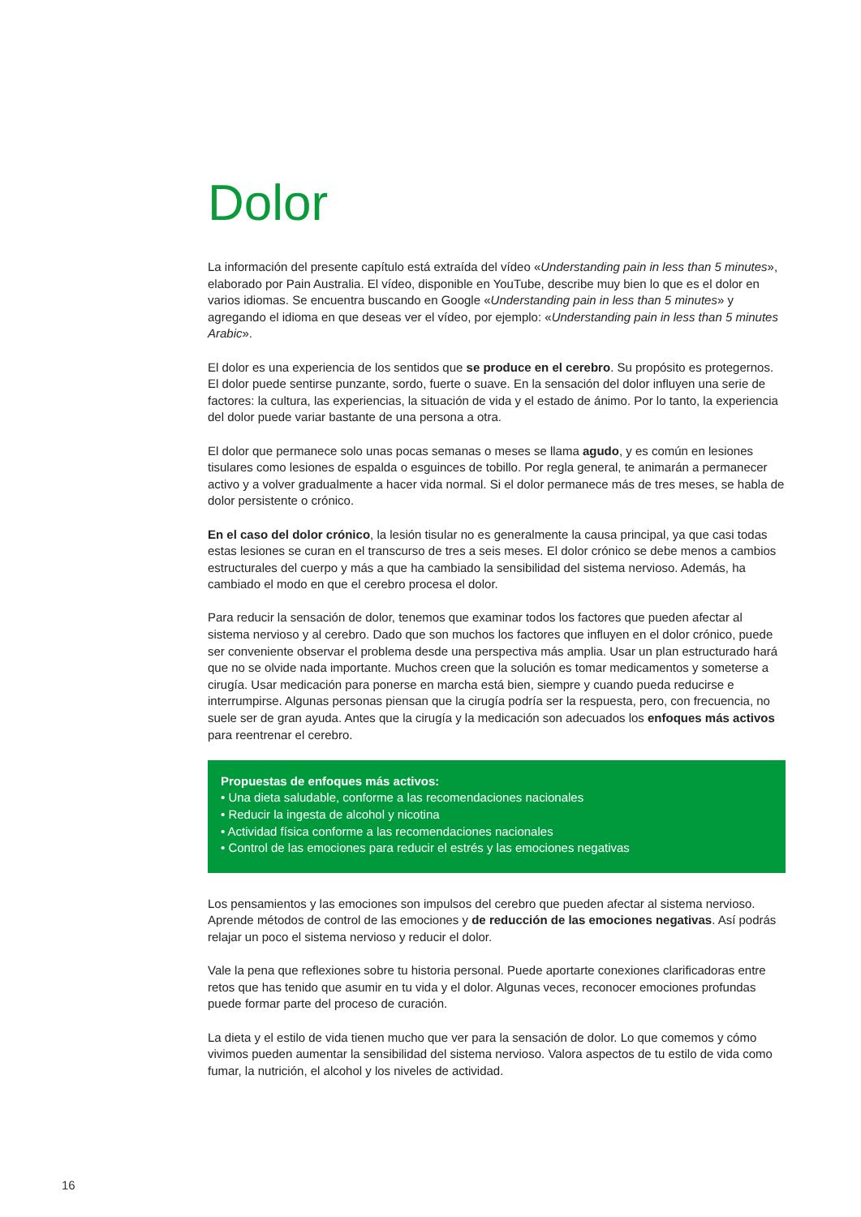Dolor
La información del presente capítulo está extraída del vídeo «Understanding pain in less than 5 minutes», elaborado por Pain Australia. El vídeo, disponible en YouTube, describe muy bien lo que es el dolor en varios idiomas. Se encuentra buscando en Google «Understanding pain in less than 5 minutes» y agregando el idioma en que deseas ver el vídeo, por ejemplo: «Understanding pain in less than 5 minutes Arabic».
El dolor es una experiencia de los sentidos que se produce en el cerebro. Su propósito es protegernos. El dolor puede sentirse punzante, sordo, fuerte o suave. En la sensación del dolor influyen una serie de factores: la cultura, las experiencias, la situación de vida y el estado de ánimo. Por lo tanto, la experiencia del dolor puede variar bastante de una persona a otra.
El dolor que permanece solo unas pocas semanas o meses se llama agudo, y es común en lesiones tisulares como lesiones de espalda o esguinces de tobillo. Por regla general, te animarán a permanecer activo y a volver gradualmente a hacer vida normal. Si el dolor permanece más de tres meses, se habla de dolor persistente o crónico.
En el caso del dolor crónico, la lesión tisular no es generalmente la causa principal, ya que casi todas estas lesiones se curan en el transcurso de tres a seis meses. El dolor crónico se debe menos a cambios estructurales del cuerpo y más a que ha cambiado la sensibilidad del sistema nervioso. Además, ha cambiado el modo en que el cerebro procesa el dolor.
Para reducir la sensación de dolor, tenemos que examinar todos los factores que pueden afectar al sistema nervioso y al cerebro. Dado que son muchos los factores que influyen en el dolor crónico, puede ser conveniente observar el problema desde una perspectiva más amplia. Usar un plan estructurado hará que no se olvide nada importante. Muchos creen que la solución es tomar medicamentos y someterse a cirugía. Usar medicación para ponerse en marcha está bien, siempre y cuando pueda reducirse e interrumpirse. Algunas personas piensan que la cirugía podría ser la respuesta, pero, con frecuencia, no suele ser de gran ayuda. Antes que la cirugía y la medicación son adecuados los enfoques más activos para reentrenar el cerebro.
Propuestas de enfoques más activos:
• Una dieta saludable, conforme a las recomendaciones nacionales
• Reducir la ingesta de alcohol y nicotina
• Actividad física conforme a las recomendaciones nacionales
• Control de las emociones para reducir el estrés y las emociones negativas
Los pensamientos y las emociones son impulsos del cerebro que pueden afectar al sistema nervioso. Aprende métodos de control de las emociones y de reducción de las emociones negativas. Así podrás relajar un poco el sistema nervioso y reducir el dolor.
Vale la pena que reflexiones sobre tu historia personal. Puede aportarte conexiones clarificadoras entre retos que has tenido que asumir en tu vida y el dolor. Algunas veces, reconocer emociones profundas puede formar parte del proceso de curación.
La dieta y el estilo de vida tienen mucho que ver para la sensación de dolor. Lo que comemos y cómo vivimos pueden aumentar la sensibilidad del sistema nervioso. Valora aspectos de tu estilo de vida como fumar, la nutrición, el alcohol y los niveles de actividad.
16